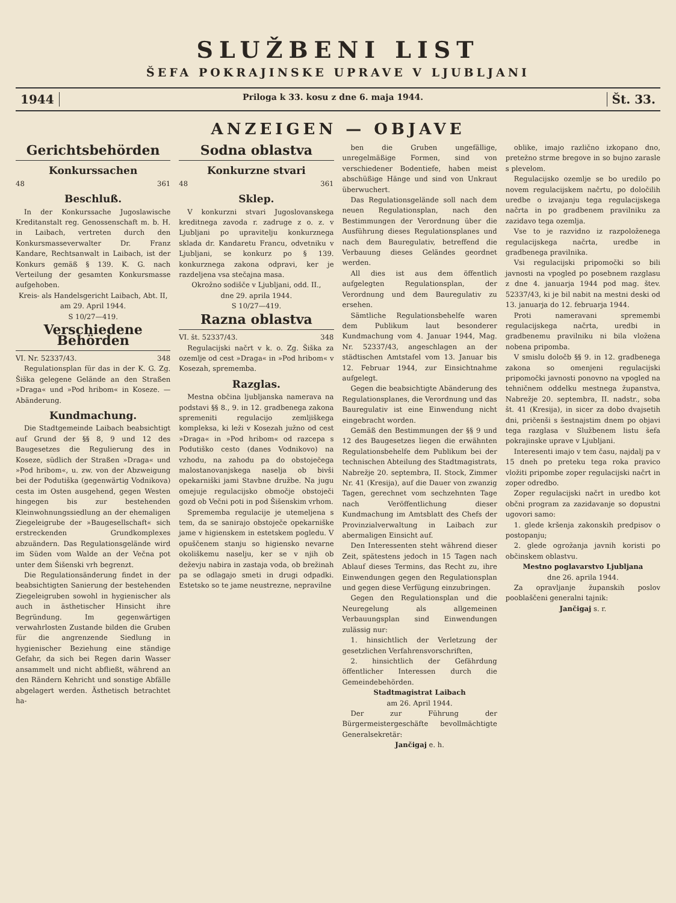SLUŽBENI LIST
ŠEFA POKRAJINSKE UPRAVE V LJUBLJANI
1944
Priloga k 33. kosu z dne 6. maja 1944.
Št. 33.
ANZEIGEN — OBJAVE
Gerichtsbehörden
Konkurssachen
48 361
Beschluß.
In der Konkurssache Jugoslawische Kreditanstalt reg. Genossenschaft m. b. H. in Laibach, vertreten durch den Konkursmasseverwalter Dr. Franz Kandare, Rechtsanwalt in Laibach, ist der Konkurs gemäß § 139. K. G. nach Verteilung der gesamten Konkursmasse aufgehoben.
Kreis- als Handelsgericht Laibach, Abt. II,
am 29. April 1944.
S 10/27—419.
Verschiedene Behörden
VI. Nr. 52337/43. 348
Regulationsplan für das in der K. G. Zg. Šiška gelegene Gelände an den Straßen »Draga« und »Pod hribom« in Koseze. — Abänderung.
Kundmachung.
Die Stadtgemeinde Laibach beabsichtigt auf Grund der §§ 8, 9 und 12 des Baugesetzes die Regulierung des in Koseze, südlich der Straßen »Draga« und »Pod hribom«, u. zw. von der Abzweigung bei der Podutiška (gegenwärtig Vodnikova) cesta im Osten ausgehend, gegen Westen hingegen bis zur bestehenden Kleinwohnungssiedlung an der ehemaligen Ziegeleigrube der »Baugesellschaft« sich erstreckenden Grundkomplexes abzuändern. Das Regulationsgelände wird im Süden vom Walde an der Večna pot unter dem Šišenski vrh begrenzt.
Die Regulationsänderung findet in der beabsichtigten Sanierung der bestehenden Ziegeleigruben sowohl in hygienischer als auch in ästhetischer Hinsicht ihre Begründung. Im gegenwärtigen verwahrlosten Zustande bilden die Gruben für die angrenzende Siedlung in hygienischer Beziehung eine ständige Gefahr, da sich bei Regen darin Wasser ansammelt und nicht abfließt, während an den Rändern Kehricht und sonstige Abfälle abgelagert werden. Ästhetisch betrachtet ha-
Sodna oblastva
Konkurzne stvari
48 361
Sklep.
V konkurzni stvari Jugoslovanskega kreditnega zavoda r. zadruge z o. z. v Ljubljani po upravitelju konkurznega sklada dr. Kandaretu Francu, odvetniku v Ljubljani, se konkurz po § 139. konkurznega zakona odpravi, ker je razdeljena vsa stečajna masa.
Okrožno sodišče v Ljubljani, odd. II.,
dne 29. aprila 1944.
S 10/27—419.
Razna oblastva
VI. št. 52337/43. 348
Regulacijski načrt v k. o. Zg. Šiška za ozemlje od cest »Draga« in »Pod hribom« v Kosezah, sprememba.
Razglas.
Mestna občina ljubljanska namerava na podstavi §§ 8., 9. in 12. gradbenega zakona spremeniti regulacijo zemljiškega kompleksa, ki leži v Kosezah južno od cest »Draga« in »Pod hribom« od razcepa s Podutiško cesto (danes Vodnikovo) na vzhodu, na zahodu pa do obstoječega malostanovanjskega naselja ob bivši opekarniški jami Stavbne družbe. Na jugu omejuje regulacijsko območje obstoječi gozd ob Večni poti in pod Šišenskim vrhom.
Sprememba regulacije je utemeljena s tem, da se sanirajo obstoječe opekarniške jame v higienskem in estetskem pogledu. V opuščenem stanju so higiensko nevarne okoliškemu naselju, ker se v njih ob deževju nabira in zastaja voda, ob brežinah pa se odlagajo smeti in drugi odpadki. Estetsko so te jame neustrezne, nepravilne
ben die Gruben ungefällige, unregelmäßige Formen, sind von verschiedener Bodentiefe, haben meist abschüßige Hänge und sind von Unkraut überwuchert.
Das Regulationsgelände soll nach dem neuen Regulationsplan, nach den Bestimmungen der Verordnung über die Ausführung dieses Regulationsplanes und nach dem Bauregulativ, betreffend die Verbauung dieses Geländes geordnet werden.
All dies ist aus dem öffentlich aufgelegten Regulationsplan, der Verordnung und dem Bauregulativ zu ersehen.
Sämtliche Regulationsbehelfe waren dem Publikum laut besonderer Kundmachung vom 4. Januar 1944, Mag. Nr. 52337/43, angeschlagen an der städtischen Amtstafel vom 13. Januar bis 12. Februar 1944, zur Einsichtnahme aufgelegt.
Gegen die beabsichtigte Abänderung des Regulationsplanes, die Verordnung und das Bauregulativ ist eine Einwendung nicht eingebracht worden.
Gemäß den Bestimmungen der §§ 9 und 12 des Baugesetzes liegen die erwähnten Regulationsbehelfe dem Publikum bei der technischen Abteilung des Stadtmagistrats, Nabrežje 20. septembra, II. Stock, Zimmer Nr. 41 (Kresija), auf die Dauer von zwanzig Tagen, gerechnet vom sechzehnten Tage nach Veröffentlichung dieser Kundmachung im Amtsblatt des Chefs der Provinzialverwaltung in Laibach zur abermaligen Einsicht auf.
Den Interessenten steht während dieser Zeit, spätestens jedoch in 15 Tagen nach Ablauf dieses Termins, das Recht zu, ihre Einwendungen gegen den Regulationsplan und gegen diese Verfügung einzubringen.
Gegen den Regulationsplan und die Neuregelung als allgemeinen Verbauungsplan sind Einwendungen zulässig nur:
1. hinsichtlich der Verletzung der gesetzlichen Verfahrensvorschriften,
2. hinsichtlich der Gefährdung öffentlicher Interessen durch die Gemeindebehörden.
Stadtmagistrat Laibach
am 26. April 1944.
Der zur Führung der Bürgermeistergeschäfte bevollmächtigte Generalsekretär:
Jančigaj e. h.
oblike, imajo različno izkopano dno, pretežno strme bregove in so bujno zarasle s plevelom.
Regulacijsko ozemlje se bo uredilo po novem regulacijskem načrtu, po določilih uredbe o izvajanju tega regulacijskega načrta in po gradbenem pravilniku za zazidavo tega ozemlja.
Vse to je razvidno iz razpoloženega regulacijskega načrta, uredbe in gradbenega pravilnika.
Vsi regulacijski pripomočki so bili javnosti na vpogled po posebnem razglasu z dne 4. januarja 1944 pod mag. štev. 52337/43, ki je bil nabit na mestni deski od 13. januarja do 12. februarja 1944.
Proti nameravani spremembi regulacijskega načrta, uredbi in gradbenemu pravilniku ni bila vložena nobena pripomba.
V smislu določb §§ 9. in 12. gradbenega zakona so omenjeni regulacijski pripomočki javnosti ponovno na vpogled na tehničnem oddelku mestnega županstva, Nabrežje 20. septembra, II. nadstr., soba št. 41 (Kresija), in sicer za dobo dvajsetih dni, pričenši s šestnajstim dnem po objavi tega razglasa v Službenem listu šefa pokrajinske uprave v Ljubljani.
Interesenti imajo v tem času, najdalj pa v 15 dneh po preteku tega roka pravico vložiti pripombe zoper regulacijski načrt in zoper odredbo.
Zoper regulacijski načrt in uredbo kot občni program za zazidavanje so dopustni ugovori samo:
1. glede kršenja zakonskih predpisov o postopanju;
2. glede ogrožanja javnih koristi po občinskem oblastvu.
Mestno poglavarstvo Ljubljana
dne 26. aprila 1944.
Za opravljanje županskih poslov pooblaščeni generalni tajnik:
Jančigaj s. r.